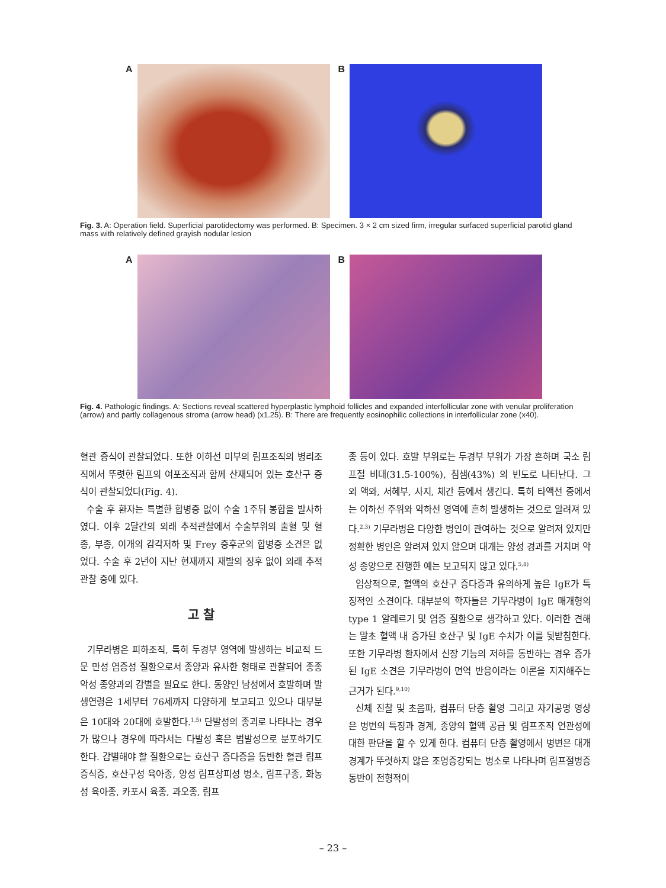A B
Fig. 3. A: Operation field. Superficial parotidectomy was performed. B: Specimen. 3 × 2 cm sized firm, irregular surfaced superficial parotid gland mass with relatively defined grayish nodular lesion
A B
Fig. 4. Pathologic findings. A: Sections reveal scattered hyperplastic lymphoid follicles and expanded interfollicular zone with venular proliferation (arrow) and partly collagenous stroma (arrow head) (x1.25). B: There are frequently eosinophilic collections in interfollicular zone (x40).
혈관 증식이 관찰되었다. 또한 이하선 미부의 림프조직의 병리조직에서 뚜렷한 림프의 여포조직과 함께 산재되어 있는 호산구 증식이 관찰되었다(Fig. 4).
수술 후 환자는 특별한 합병증 없이 수술 1주뒤 봉합을 발사하였다. 이후 2달간의 외래 추적관찰에서 수술부위의 출혈 및 혈종, 부종, 이개의 감각저하 및 Frey 증후군의 합병증 소견은 없었다. 수술 후 2년이 지난 현재까지 재발의 징후 없이 외래 추적관찰 중에 있다.
고 찰
기무라병은 피하조직, 특히 두경부 영역에 발생하는 비교적 드문 만성 염증성 질환으로서 종양과 유사한 형태로 관찰되어 종종 악성 종양과의 감별을 필요로 한다. 동양인 남성에서 호발하며 발생연령은 1세부터 76세까지 다양하게 보고되고 있으나 대부분은 10대와 20대에 호발한다.<sup>1,5)</sup> 단발성의 종괴로 나타나는 경우가 많으나 경우에 따라서는 다발성 혹은 범발성으로 분포하기도 한다. 감별해야 할 질환으로는 호산구 증다증을 동반한 혈관 림프증식증, 호산구성 육아종, 양성 림프상피성 병소, 림프구종, 화농성 육아종, 카포시 육종, 과오종, 림프
종 등이 있다. 호발 부위로는 두경부 부위가 가장 흔하며 국소 림프절 비대(31.5-100%), 침샘(43%) 의 빈도로 나타난다. 그 외 액와, 서혜부, 사지, 체간 등에서 생긴다. 특히 타액선 중에서는 이하선 주위와 악하선 영역에 흔히 발생하는 것으로 알려져 있다.<sup>2,3)</sup> 기무라병은 다양한 병인이 관여하는 것으로 알려져 있지만 정확한 병인은 알려져 있지 않으며 대개는 양성 경과를 거치며 악성 종양으로 진행한 예는 보고되지 않고 있다.<sup>5,8)</sup>
임상적으로, 혈액의 호산구 증다증과 유의하게 높은 IgE가 특징적인 소견이다. 대부분의 학자들은 기무라병이 IgE 매개형의 type 1 알레르기 및 염증 질환으로 생각하고 있다. 이러한 견해는 말초 혈액 내 증가된 호산구 및 IgE 수치가 이를 뒷받침한다. 또한 기무라병 환자에서 신장 기능의 저하를 동반하는 경우 증가된 IgE 소견은 기무라병이 면역 반응이라는 이론을 지지해주는 근거가 된다.<sup>9,10)</sup>
신체 진찰 및 초음파, 컴퓨터 단층 촬영 그리고 자기공명 영상은 병변의 특징과 경계, 종양의 혈액 공급 및 림프조직 연관성에 대한 판단을 할 수 있게 한다. 컴퓨터 단층 촬영에서 병변은 대개 경계가 뚜렷하지 않은 조영증강되는 병소로 나타나며 림프절병증 동반이 전형적이
– 23 –